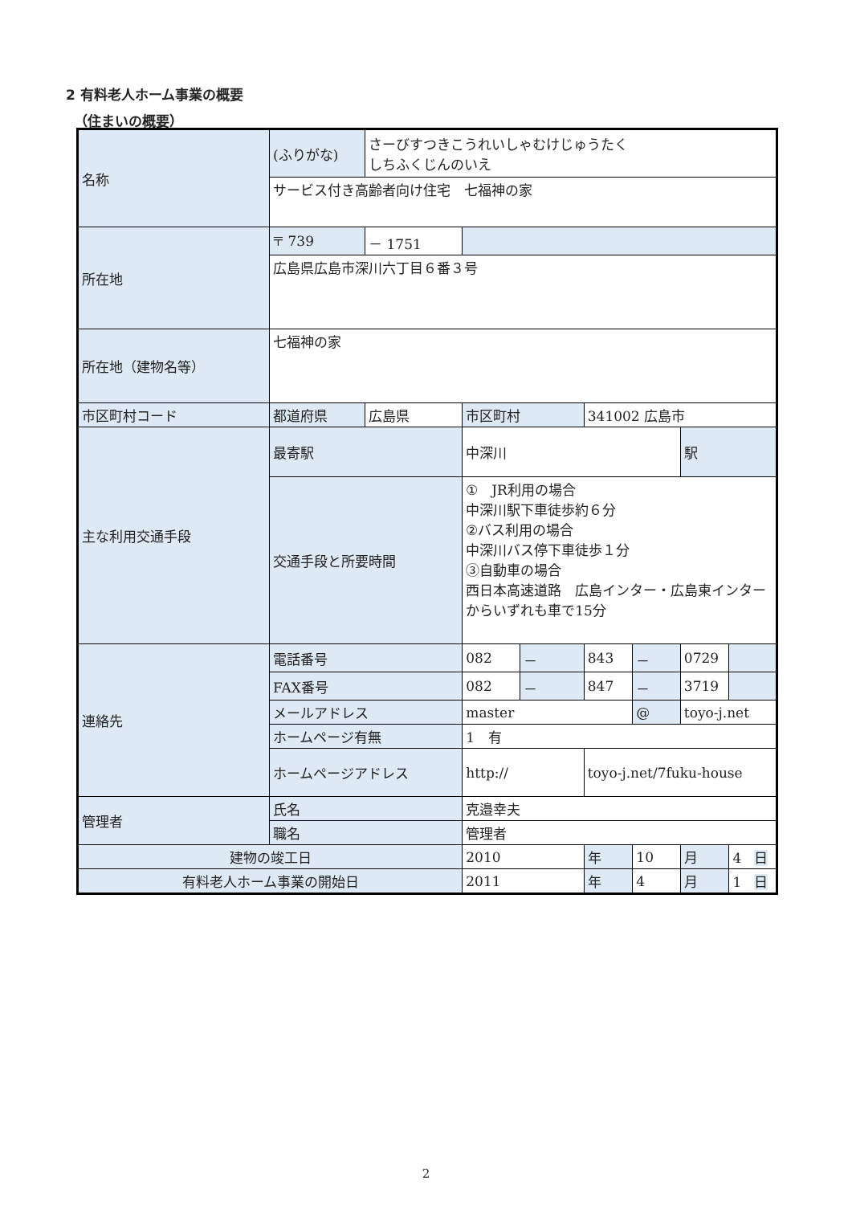2 有料老人ホーム事業の概要
（住まいの概要）
| 名称 | (ふりがな) | さーびすつきこうれいしゃむけじゅうたく しちふくじんのいえ | | | | | | |
| | サービス付き高齢者向け住宅 七福神の家 | | | | | | | |
| 所在地 | 〒 739 | － 1751 | | | | | | |
| | 広島県広島市深川六丁目６番３号 | | | | | | | |
| 所在地（建物名等） | 七福神の家 | | | | | | | |
| 市区町村コード | 都道府県 | 広島県 | 市区町村 | | 341002 広島市 | | | |
| 主な利用交通手段 | 最寄駅 | | 中深川 | | | | 駅 | |
| | 交通手段と所要時間 | | ① JR利用の場合 中深川駅下車徒歩約６分 ②バス利用の場合 中深川バス停下車徒歩１分 ③自動車の場合 西日本高速道路 広島インター・広島東インターからいずれも車で15分 | | | | | |
| 連絡先 | 電話番号 | | 082 | － | 843 | － | 0729 | |
| | FAX番号 | | 082 | － | 847 | － | 3719 | |
| | メールアドレス | | master | | | @ | toyo-j.net | |
| | ホームページ有無 | | 1 有 | | | | | |
| | ホームページアドレス | | http:// | | toyo-j.net/7fuku-house | | | |
| 管理者 | 氏名 | | 克邉幸夫 | | | | | |
| | 職名 | | 管理者 | | | | | |
| 建物の竣工日 | | | 2010 | | 年 | 10 | 月 | 4 日 |
| 有料老人ホーム事業の開始日 | | | 2011 | | 年 | 4 | 月 | 1 日 |
2